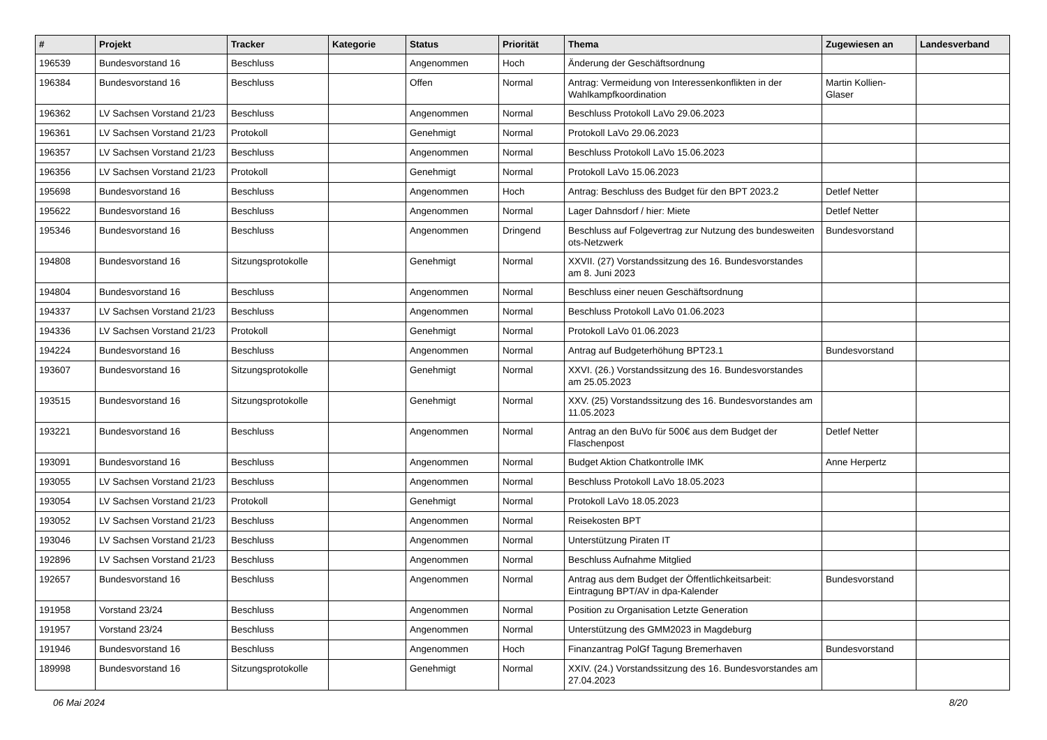| # | Projekt | Tracker | Kategorie | Status | Priorität | Thema | Zugewiesen an | Landesverband |
| --- | --- | --- | --- | --- | --- | --- | --- | --- |
| 196539 | Bundesvorstand 16 | Beschluss | | Angenommen | Hoch | Änderung der Geschäftsordnung | | |
| 196384 | Bundesvorstand 16 | Beschluss | | Offen | Normal | Antrag: Vermeidung von Interessenkonflikten in der Wahlkampfkoordination | Martin Kollien-Glaser | |
| 196362 | LV Sachsen Vorstand 21/23 | Beschluss | | Angenommen | Normal | Beschluss Protokoll LaVo 29.06.2023 | | |
| 196361 | LV Sachsen Vorstand 21/23 | Protokoll | | Genehmigt | Normal | Protokoll LaVo 29.06.2023 | | |
| 196357 | LV Sachsen Vorstand 21/23 | Beschluss | | Angenommen | Normal | Beschluss Protokoll LaVo 15.06.2023 | | |
| 196356 | LV Sachsen Vorstand 21/23 | Protokoll | | Genehmigt | Normal | Protokoll LaVo 15.06.2023 | | |
| 195698 | Bundesvorstand 16 | Beschluss | | Angenommen | Hoch | Antrag: Beschluss des Budget für den BPT 2023.2 | Detlef Netter | |
| 195622 | Bundesvorstand 16 | Beschluss | | Angenommen | Normal | Lager Dahnsdorf / hier: Miete | Detlef Netter | |
| 195346 | Bundesvorstand 16 | Beschluss | | Angenommen | Dringend | Beschluss auf Folgevertrag zur Nutzung des bundesweiten ots-Netzwerk | Bundesvorstand | |
| 194808 | Bundesvorstand 16 | Sitzungsprotokolle | | Genehmigt | Normal | XXVII. (27) Vorstandssitzung des 16. Bundesvorstandes am 8. Juni 2023 | | |
| 194804 | Bundesvorstand 16 | Beschluss | | Angenommen | Normal | Beschluss einer neuen Geschäftsordnung | | |
| 194337 | LV Sachsen Vorstand 21/23 | Beschluss | | Angenommen | Normal | Beschluss Protokoll LaVo 01.06.2023 | | |
| 194336 | LV Sachsen Vorstand 21/23 | Protokoll | | Genehmigt | Normal | Protokoll LaVo 01.06.2023 | | |
| 194224 | Bundesvorstand 16 | Beschluss | | Angenommen | Normal | Antrag auf Budgeterhöhung BPT23.1 | Bundesvorstand | |
| 193607 | Bundesvorstand 16 | Sitzungsprotokolle | | Genehmigt | Normal | XXVI. (26.) Vorstandssitzung des 16. Bundesvorstandes am 25.05.2023 | | |
| 193515 | Bundesvorstand 16 | Sitzungsprotokolle | | Genehmigt | Normal | XXV. (25) Vorstandssitzung des 16. Bundesvorstandes am 11.05.2023 | | |
| 193221 | Bundesvorstand 16 | Beschluss | | Angenommen | Normal | Antrag an den BuVo für 500€ aus dem Budget der Flaschenpost | Detlef Netter | |
| 193091 | Bundesvorstand 16 | Beschluss | | Angenommen | Normal | Budget Aktion Chatkontrolle IMK | Anne Herpertz | |
| 193055 | LV Sachsen Vorstand 21/23 | Beschluss | | Angenommen | Normal | Beschluss Protokoll LaVo 18.05.2023 | | |
| 193054 | LV Sachsen Vorstand 21/23 | Protokoll | | Genehmigt | Normal | Protokoll LaVo 18.05.2023 | | |
| 193052 | LV Sachsen Vorstand 21/23 | Beschluss | | Angenommen | Normal | Reisekosten BPT | | |
| 193046 | LV Sachsen Vorstand 21/23 | Beschluss | | Angenommen | Normal | Unterstützung Piraten IT | | |
| 192896 | LV Sachsen Vorstand 21/23 | Beschluss | | Angenommen | Normal | Beschluss Aufnahme Mitglied | | |
| 192657 | Bundesvorstand 16 | Beschluss | | Angenommen | Normal | Antrag aus dem Budget der Öffentlichkeitsarbeit: Eintragung BPT/AV in dpa-Kalender | Bundesvorstand | |
| 191958 | Vorstand 23/24 | Beschluss | | Angenommen | Normal | Position zu Organisation Letzte Generation | | |
| 191957 | Vorstand 23/24 | Beschluss | | Angenommen | Normal | Unterstützung des GMM2023 in Magdeburg | | |
| 191946 | Bundesvorstand 16 | Beschluss | | Angenommen | Hoch | Finanzantrag PolGf Tagung Bremerhaven | Bundesvorstand | |
| 189998 | Bundesvorstand 16 | Sitzungsprotokolle | | Genehmigt | Normal | XXIV. (24.) Vorstandssitzung des 16. Bundesvorstandes am 27.04.2023 | | |
06 Mai 2024 8/20